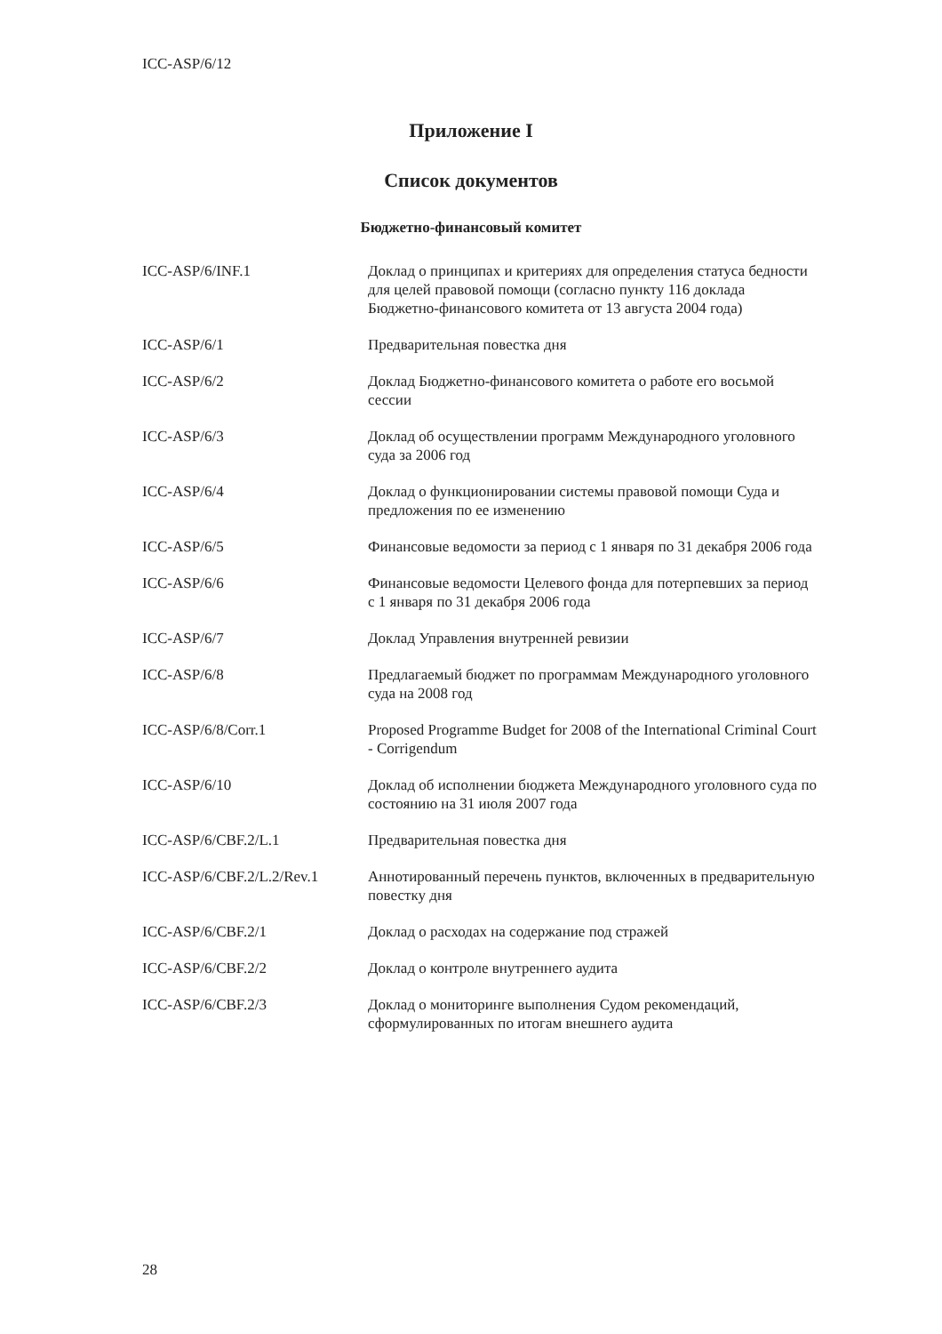ICC-ASP/6/12
Приложение I
Список документов
Бюджетно-финансовый комитет
| ICC-ASP/6/INF.1 | Доклад о принципах и критериях для определения статуса бедности для целей правовой помощи (согласно пункту 116 доклада Бюджетно-финансового комитета от 13 августа 2004 года) |
| ICC-ASP/6/1 | Предварительная повестка дня |
| ICC-ASP/6/2 | Доклад Бюджетно-финансового комитета о работе его восьмой сессии |
| ICC-ASP/6/3 | Доклад об осуществлении программ Международного уголовного суда за 2006 год |
| ICC-ASP/6/4 | Доклад о функционировании системы правовой помощи Суда и предложения по ее изменению |
| ICC-ASP/6/5 | Финансовые ведомости за период с 1 января по 31 декабря 2006 года |
| ICC-ASP/6/6 | Финансовые ведомости Целевого фонда для потерпевших за период с 1 января по 31 декабря 2006 года |
| ICC-ASP/6/7 | Доклад Управления внутренней ревизии |
| ICC-ASP/6/8 | Предлагаемый бюджет по программам Международного уголовного суда на 2008 год |
| ICC-ASP/6/8/Corr.1 | Proposed Programme Budget for 2008 of the International Criminal Court - Corrigendum |
| ICC-ASP/6/10 | Доклад об исполнении бюджета Международного уголовного суда по состоянию на 31 июля 2007 года |
| ICC-ASP/6/CBF.2/L.1 | Предварительная повестка дня |
| ICC-ASP/6/CBF.2/L.2/Rev.1 | Аннотированный перечень пунктов, включенных в предварительную повестку дня |
| ICC-ASP/6/CBF.2/1 | Доклад о расходах на содержание под стражей |
| ICC-ASP/6/CBF.2/2 | Доклад о контроле внутреннего аудита |
| ICC-ASP/6/CBF.2/3 | Доклад о мониторинге выполнения Судом рекомендаций, сформулированных по итогам внешнего аудита |
28